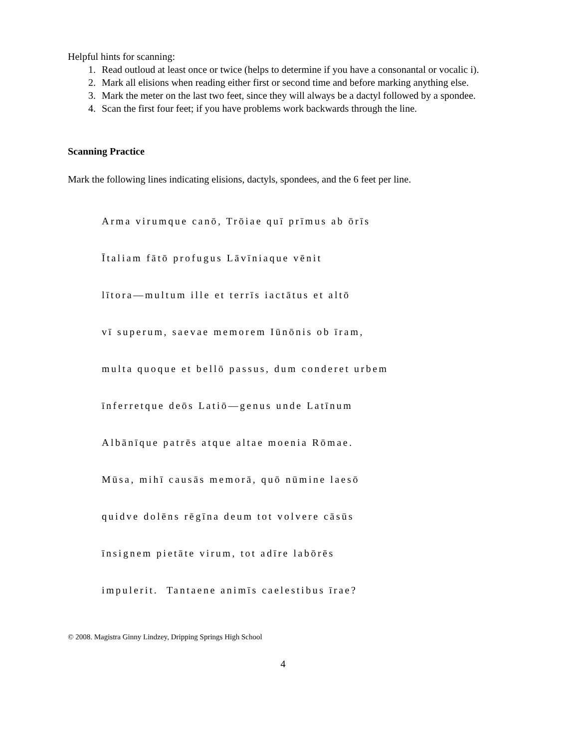Helpful hints for scanning:
1. Read outloud at least once or twice (helps to determine if you have a consonantal or vocalic i).
2. Mark all elisions when reading either first or second time and before marking anything else.
3. Mark the meter on the last two feet, since they will always be a dactyl followed by a spondee.
4. Scan the first four feet; if you have problems work backwards through the line.
Scanning Practice
Mark the following lines indicating elisions, dactyls, spondees, and the 6 feet per line.
Arma virumque canō, Trōiae quī prīmus ab ōrīs
Ītaliam fātō profugus Lāvīniaque vēnit
lītora—multum ille et terrīs iactātus et altō
vī superum, saevae memorem Iūnōnis ob īram,
multa quoque et bellō passus, dum conderet urbem
īnferretque deōs Latiō—genus unde Latīnum
Albānīque patrēs atque altae moenia Rōmae.
Mūsa, mihī causās memorā, quō nūmine laesō
quidve dolēns rēgīna deum tot volvere cāsūs
īnsignem pietāte virum, tot adīre labōrēs
impulerit. Tantaene animīs caelestibus īrae?
© 2008. Magistra Ginny Lindzey, Dripping Springs High School
4